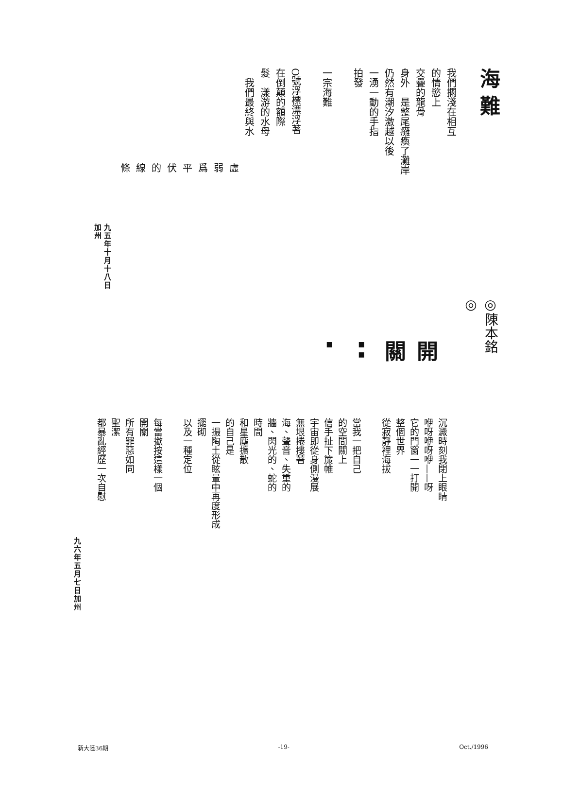海難
我們擱淺在相互
的情慾上
交疊的龍骨
身外　是整尾癱瘓了灘岸
仍然有潮汐激越以後
一湧一動的手指
拍發
一宗海難
O號浮標漂浮著
在倒顛的額際
髮　漾游的水母
　我們最終與水
虛 弱 爲 平 伏 的 線 條
九五年十月十八日加州
◎陳本銘◎
開關■ ■ ■
沉澱時刻我閉上眼睛
咿呀咿呀咿——呀
它的門窗一一打開
整個世界
從寂靜裡海拔
當我一把自己
的空間關上
信手扯下簾帷
宇宙即從身側漫展
無垠捲摟著
海、聲音、失重的
牆、閃光的、蛇的
時間
和星塵擴散
的自己是
一撮陶土從眩暈中再度形成
擺砌
以及一種定位
每當撳按這樣一個
開關
所有罪惡如同
聖潔
都暴亂經歷一次自慰
九六年五月七日加州
新大陸36期 -19- Oct./1996